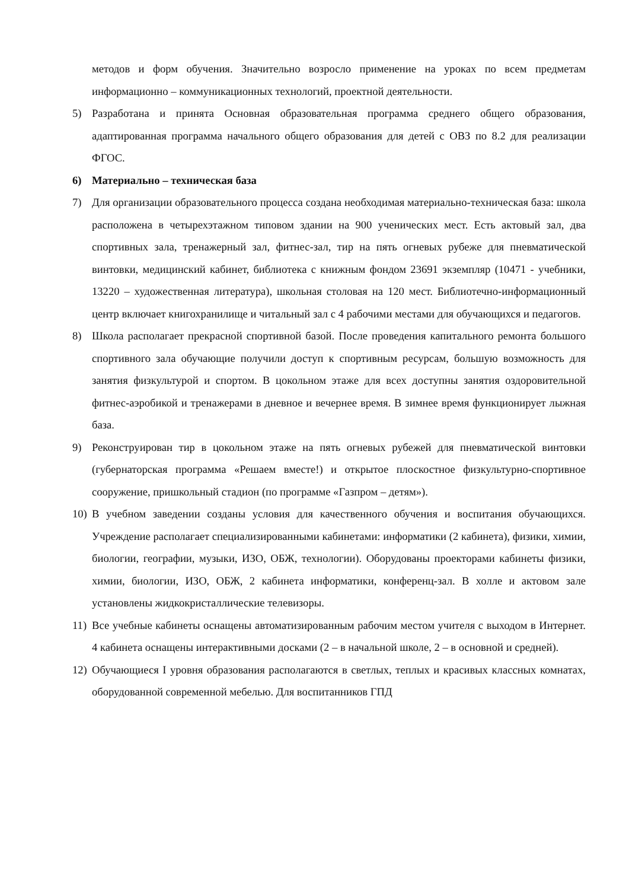методов и форм обучения. Значительно возросло применение на уроках по всем предметам информационно – коммуникационных технологий, проектной деятельности.
5) Разработана и принята Основная образовательная программа среднего общего образования, адаптированная программа начального общего образования для детей с ОВЗ по 8.2 для реализации ФГОС.
6) Материально – техническая база
7) Для организации образовательного процесса создана необходимая материально-техническая база: школа расположена в четырехэтажном типовом здании на 900 ученических мест. Есть актовый зал, два спортивных зала, тренажерный зал, фитнес-зал, тир на пять огневых рубеже для пневматической винтовки, медицинский кабинет, библиотека с книжным фондом 23691 экземпляр (10471 - учебники, 13220 – художественная литература), школьная столовая на 120 мест. Библиотечно-информационный центр включает книгохранилище и читальный зал с 4 рабочими местами для обучающихся и педагогов.
8) Школа располагает прекрасной спортивной базой. После проведения капитального ремонта большого спортивного зала обучающие получили доступ к спортивным ресурсам, большую возможность для занятия физкультурой и спортом. В цокольном этаже для всех доступны занятия оздоровительной фитнес-аэробикой и тренажерами в дневное и вечернее время. В зимнее время функционирует лыжная база.
9) Реконструирован тир в цокольном этаже на пять огневых рубежей для пневматической винтовки (губернаторская программа «Решаем вместе!) и открытое плоскостное физкультурно-спортивное сооружение, пришкольный стадион (по программе «Газпром – детям»).
10)
В учебном заведении созданы условия для качественного обучения и воспитания обучающихся. Учреждение располагает специализированными кабинетами: информатики (2 кабинета), физики, химии, биологии, географии, музыки, ИЗО, ОБЖ, технологии). Оборудованы проекторами кабинеты физики, химии, биологии, ИЗО, ОБЖ, 2 кабинета информатики, конференц-зал. В холле и актовом зале установлены жидкокристаллические телевизоры.
11)
Все учебные кабинеты оснащены автоматизированным рабочим местом учителя с выходом в Интернет. 4 кабинета оснащены интерактивными досками (2 – в начальной школе, 2 – в основной и средней).
12)
Обучающиеся I уровня образования располагаются в светлых, теплых и красивых классных комнатах, оборудованной современной мебелью. Для воспитанников ГПД